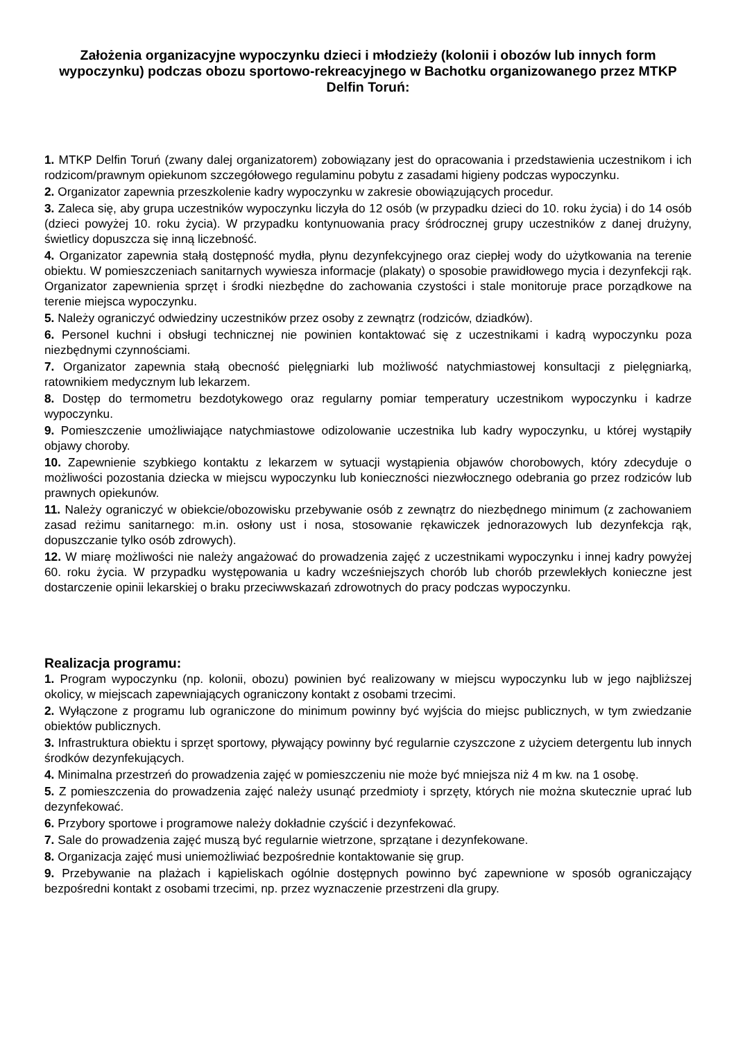Założenia organizacyjne wypoczynku dzieci i młodzieży (kolonii i obozów lub innych form wypoczynku) podczas obozu sportowo-rekreacyjnego w Bachotku organizowanego przez MTKP Delfin Toruń:
1. MTKP Delfin Toruń (zwany dalej organizatorem) zobowiązany jest do opracowania i przedstawienia uczestnikom i ich rodzicom/prawnym opiekunom szczegółowego regulaminu pobytu z zasadami higieny podczas wypoczynku.
2. Organizator zapewnia przeszkolenie kadry wypoczynku w zakresie obowiązujących procedur.
3. Zaleca się, aby grupa uczestników wypoczynku liczyła do 12 osób (w przypadku dzieci do 10. roku życia) i do 14 osób (dzieci powyżej 10. roku życia). W przypadku kontynuowania pracy śródrocznej grupy uczestników z danej drużyny, świetlicy dopuszcza się inną liczebność.
4. Organizator zapewnia stałą dostępność mydła, płynu dezynfekcyjnego oraz ciepłej wody do użytkowania na terenie obiektu. W pomieszczeniach sanitarnych wywiesza informacje (plakaty) o sposobie prawidłowego mycia i dezynfekcji rąk. Organizator zapewnienia sprzęt i środki niezbędne do zachowania czystości i stale monitoruje prace porządkowe na terenie miejsca wypoczynku.
5. Należy ograniczyć odwiedziny uczestników przez osoby z zewnątrz (rodziców, dziadków).
6. Personel kuchni i obsługi technicznej nie powinien kontaktować się z uczestnikami i kadrą wypoczynku poza niezbędnymi czynnościami.
7. Organizator zapewnia stałą obecność pielęgniarki lub możliwość natychmiastowej konsultacji z pielęgniarką, ratownikiem medycznym lub lekarzem.
8. Dostęp do termometru bezdotykowego oraz regularny pomiar temperatury uczestnikom wypoczynku i kadrze wypoczynku.
9. Pomieszczenie umożliwiające natychmiastowe odizolowanie uczestnika lub kadry wypoczynku, u której wystąpiły objawy choroby.
10. Zapewnienie szybkiego kontaktu z lekarzem w sytuacji wystąpienia objawów chorobowych, który zdecyduje o możliwości pozostania dziecka w miejscu wypoczynku lub konieczności niezwłocznego odebrania go przez rodziców lub prawnych opiekunów.
11. Należy ograniczyć w obiekcie/obozowisku przebywanie osób z zewnątrz do niezbędnego minimum (z zachowaniem zasad reżimu sanitarnego: m.in. osłony ust i nosa, stosowanie rękawiczek jednorazowych lub dezynfekcja rąk, dopuszczanie tylko osób zdrowych).
12. W miarę możliwości nie należy angażować do prowadzenia zajęć z uczestnikami wypoczynku i innej kadry powyżej 60. roku życia. W przypadku występowania u kadry wcześniejszych chorób lub chorób przewlekłych konieczne jest dostarczenie opinii lekarskiej o braku przeciwwskazań zdrowotnych do pracy podczas wypoczynku.
Realizacja programu:
1. Program wypoczynku (np. kolonii, obozu) powinien być realizowany w miejscu wypoczynku lub w jego najbliższej okolicy, w miejscach zapewniających ograniczony kontakt z osobami trzecimi.
2. Wyłączone z programu lub ograniczone do minimum powinny być wyjścia do miejsc publicznych, w tym zwiedzanie obiektów publicznych.
3. Infrastruktura obiektu i sprzęt sportowy, pływający powinny być regularnie czyszczone z użyciem detergentu lub innych środków dezynfekujących.
4. Minimalna przestrzeń do prowadzenia zajęć w pomieszczeniu nie może być mniejsza niż 4 m kw. na 1 osobę.
5. Z pomieszczenia do prowadzenia zajęć należy usunąć przedmioty i sprzęty, których nie można skutecznie uprać lub dezynfekować.
6. Przybory sportowe i programowe należy dokładnie czyścić i dezynfekować.
7. Sale do prowadzenia zajęć muszą być regularnie wietrzone, sprzątane i dezynfekowane.
8. Organizacja zajęć musi uniemożliwiać bezpośrednie kontaktowanie się grup.
9. Przebywanie na plażach i kąpieliskach ogólnie dostępnych powinno być zapewnione w sposób ograniczający bezpośredni kontakt z osobami trzecimi, np. przez wyznaczenie przestrzeni dla grupy.